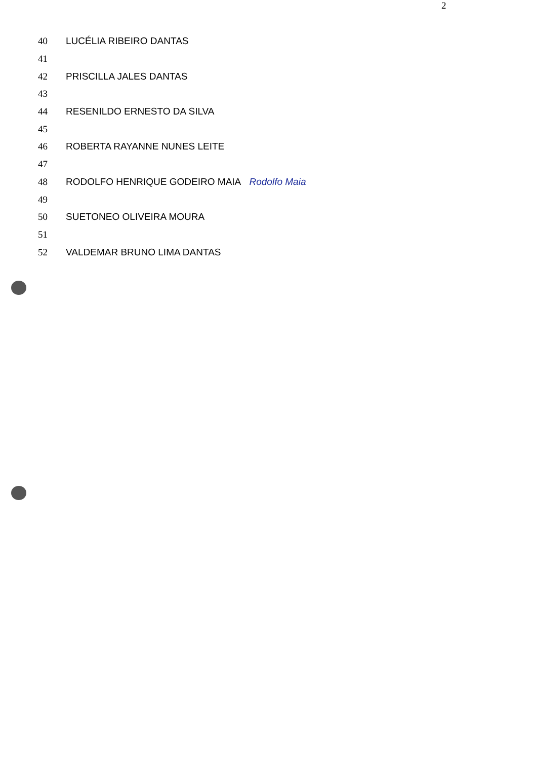2
40 LUCÉLIA RIBEIRO DANTAS
41
42 PRISCILLA JALES DANTAS
43
44 RESENILDO ERNESTO DA SILVA
45
46 ROBERTA RAYANNE NUNES LEITE
47
48 RODOLFO HENRIQUE GODEIRO MAIA Rodolfo Maia
49
50 SUETONEO OLIVEIRA MOURA
51
52 VALDEMAR BRUNO LIMA DANTAS